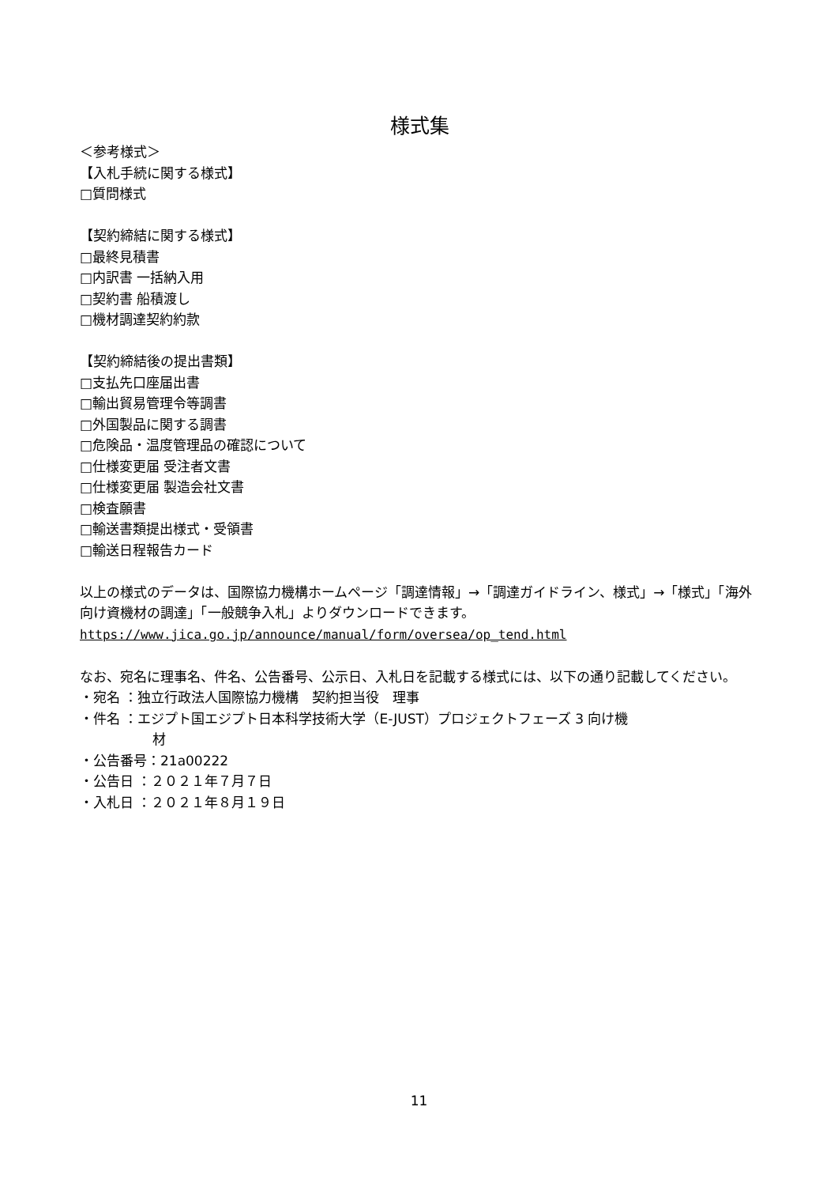様式集
＜参考様式＞
【入札手続に関する様式】
□質問様式
【契約締結に関する様式】
□最終見積書
□内訳書 一括納入用
□契約書 船積渡し
□機材調達契約約款
【契約締結後の提出書類】
□支払先口座届出書
□輸出貿易管理令等調書
□外国製品に関する調書
□危険品・温度管理品の確認について
□仕様変更届 受注者文書
□仕様変更届 製造会社文書
□検査願書
□輸送書類提出様式・受領書
□輸送日程報告カード
以上の様式のデータは、国際協力機構ホームページ「調達情報」→「調達ガイドライン、様式」→「様式」「海外向け資機材の調達」「一般競争入札」よりダウンロードできます。
https://www.jica.go.jp/announce/manual/form/oversea/op_tend.html
なお、宛名に理事名、件名、公告番号、公示日、入札日を記載する様式には、以下の通り記載してください。
・宛名 ：独立行政法人国際協力機構　契約担当役　理事
・件名 ：エジプト国エジプト日本科学技術大学（E-JUST）プロジェクトフェーズ 3 向け機
材
・公告番号：21a00222
・公告日 ：２０２１年７月７日
・入札日 ：２０２１年８月１９日
11